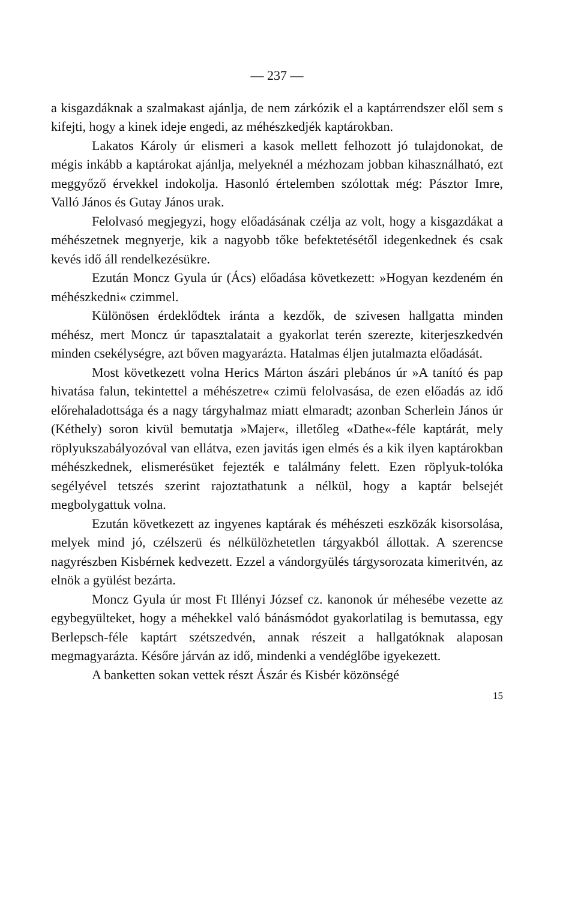— 237 —
a kisgazdáknak a szalmakast ajánlja, de nem zárkózik el a kaptárrendszer elől sem s kifejti, hogy a kinek ideje engedi, az méhészkedjék kaptárokban.
Lakatos Károly úr elismeri a kasok mellett felhozott jó tulajdonokat, de mégis inkább a kaptárokat ajánlja, melyeknél a mézhozam jobban kihasználható, ezt meggyőző érvekkel indokolja. Hasonló értelemben szólottak még: Pásztor Imre, Valló János és Gutay János urak.
Felolvasó megjegyzi, hogy előadásának czélja az volt, hogy a kisgazdákat a méhészetnek megnyerje, kik a nagyobb tőke befektetésétől idegenkednek és csak kevés idő áll rendelkezésükre.
Ezután Moncz Gyula úr (Ács) előadása következett: »Hogyan kezdeném én méhészkedni« czimmel.
Különösen érdeklődtek iránta a kezdők, de szivesen hallgatta minden méhész, mert Moncz úr tapasztalatait a gyakorlat terén szerezte, kiterjeszkedvén minden csekélységre, azt bőven magyarázta. Hatalmas éljen jutalmazta előadását.
Most következett volna Herics Márton ászári plebános úr »A tanító és pap hivatása falun, tekintettel a méhészetre« czimü felolvasása, de ezen előadás az idő előrehaladottsága és a nagy tárgyhalmaz miatt elmaradt; azonban Scherlein János úr (Kéthely) soron kivül bemutatja »Majer«, illetőleg «Dathe«-féle kaptárát, mely röplyukszabályozóval van ellátva, ezen javitás igen elmés és a kik ilyen kaptárokban méhészkednek, elismerésüket fejezték e találmány felett. Ezen röplyuk-tolóka segélyével tetszés szerint rajoztathatunk a nélkül, hogy a kaptár belsejét megbolygattuk volna.
Ezután következett az ingyenes kaptárak és méhészeti eszközák kisorsolása, melyek mind jó, czélszerü és nélkülözhetetlen tárgyakból állottak. A szerencse nagyrészben Kisbérnek kedvezett. Ezzel a vándorgyülés tárgysorozata kimeritvén, az elnök a gyülést bezárta.
Moncz Gyula úr most Ft Illényi József cz. kanonok úr méhesébe vezette az egybegyülteket, hogy a méhekkel való bánásmódot gyakorlatilag is bemutassa, egy Berlepsch-féle kaptárt szétszedvén, annak részeit a hallgatóknak alaposan megmagyarázta. Későre járván az idő, mindenki a vendéglőbe igyekezett.
A banketten sokan vettek részt Ászár és Kisbér közönségé
15